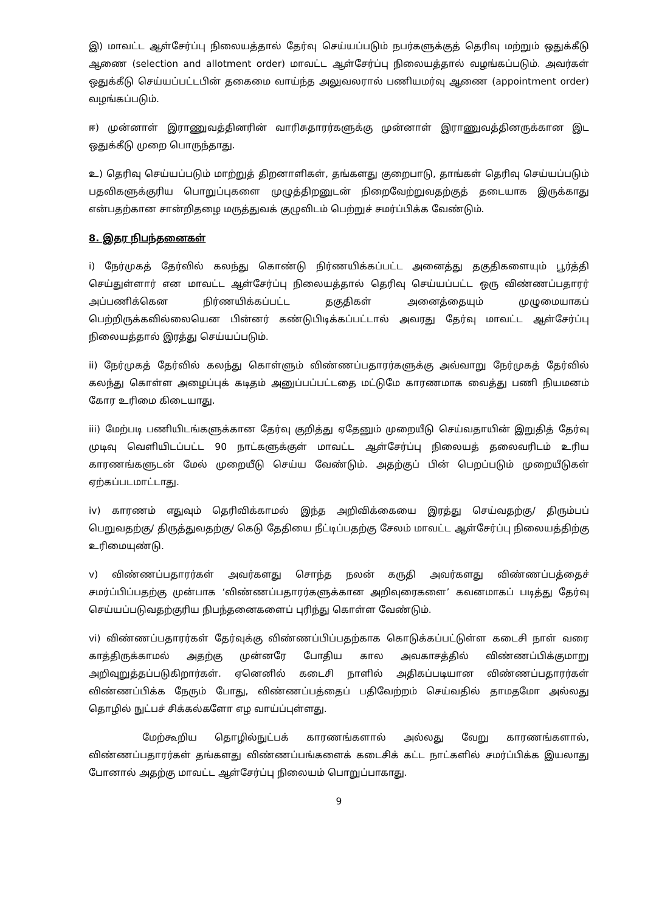இ) மாவட்ட ஆள்சேர்ப்பு நிலையத்தால் தேர்வு செய்யப்படும் நபர்களுக்குத் தெரிவு மற்றும் ஒதுக்கீடு ஆணை (selection and allotment order) மாவட்ட ஆள்சேர்ப்பு நிலையத்தால் வழங்கப்படும். அவர்கள் ஒதுக்கீடு செய்யப்பட்டபின் தகைமை வாய்ந்த அலுவலரால் பணியமர்வு ஆணை (appointment order) வழங்கப்படும்.
ஈ) முன்னாள் இராணுவத்தினரின் வாரிசுதாரர்களுக்கு முன்னாள் இராணுவத்தினருக்கான இட ஒதுக்கீடு முறை பொருந்தாது.
உ) தெரிவு செய்யப்படும் மாற்றுத் திறனாளிகள், தங்களது குறைபாடு, தாங்கள் தெரிவு செய்யப்படும் பதவிகளுக்குரிய பொறுப்புகளை முழுத்திறனுடன் நிறைவேற்றுவதற்குத் தடையாக இருக்காது என்பதற்கான சான்றிதழை மருத்துவக் குழுவிடம் பெற்றுச் சமர்ப்பிக்க வேண்டும்.
8. இதர நிபந்தனைகள்
i) நேர்முகத் தேர்வில் கலந்து கொண்டு நிர்ணயிக்கப்பட்ட அனைத்து தகுதிகளையும் பூர்த்தி செய்துள்ளார் என மாவட்ட ஆள்சேர்ப்பு நிலையத்தால் தெரிவு செய்யப்பட்ட ஒரு விண்ணப்பதாரர் அப்பணிக்கென நிர்ணயிக்கப்பட்ட தகுதிகள் அனைத்தையும் முழுமையாகப் பெற்றிருக்கவில்லையென பின்னர் கண்டுபிடிக்கப்பட்டால் அவரது தேர்வு மாவட்ட ஆள்சேர்ப்பு நிலையத்தால் இரத்து செய்யப்படும்.
ii) நேர்முகத் தேர்வில் கலந்து கொள்ளும் விண்ணப்பதாரர்களுக்கு அவ்வாறு நேர்முகத் தேர்வில் கலந்து கொள்ள அழைப்புக் கடிதம் அனுப்பப்பட்டதை மட்டுமே காரணமாக வைத்து பணி நியமனம் கோர உரிமை கிடையாது.
iii) மேற்படி பணியிடங்களுக்கான தேர்வு குறித்து ஏதேனும் முறையீடு செய்வதாயின் இறுதித் தேர்வு முடிவு வெளியிடப்பட்ட 90 நாட்களுக்குள் மாவட்ட ஆள்சேர்ப்பு நிலையத் தலைவரிடம் உரிய காரணங்களுடன் மேல் முறையீடு செய்ய வேண்டும். அதற்குப் பின் பெறப்படும் முறையீடுகள் ஏற்கப்படமாட்டாது.
iv) காரணம் எதுவும் தெரிவிக்காமல் இந்த அறிவிக்கையை இரத்து செய்வதற்கு/ திரும்பப் பெறுவதற்கு/ திருத்துவதற்கு/ கெடு தேதியை நீட்டிப்பதற்கு சேலம் மாவட்ட ஆள்சேர்ப்பு நிலையத்திற்கு உரிமையுண்டு.
v) விண்ணப்பதாரர்கள் அவர்களது சொந்த நலன் கருதி அவர்களது விண்ணப்பத்தைச் சமர்ப்பிப்பதற்கு முன்பாக ‘விண்ணப்பதாரர்களுக்கான அறிவுரைகளை’ கவனமாகப் படித்து தேர்வு செய்யப்படுவதற்குரிய நிபந்தனைகளைப் புரிந்து கொள்ள வேண்டும்.
vi) விண்ணப்பதாரர்கள் தேர்வுக்கு விண்ணப்பிப்பதற்காக கொடுக்கப்பட்டுள்ள கடைசி நாள் வரை காத்திருக்காமல் அதற்கு முன்னரே போதிய கால அவகாசத்தில் விண்ணப்பிக்குமாறு அறிவுறுத்தப்படுகிறார்கள். ஏனெனில் கடைசி நாளில் அதிகப்படியான விண்ணப்பதாரர்கள் விண்ணப்பிக்க நேரும் போது, விண்ணப்பத்தைப் பதிவேற்றம் செய்வதில் தாமதமோ அல்லது தொழில் நுட்பச் சிக்கல்களோ எழ வாய்ப்புள்ளது.
மேற்கூறிய தொழில்நுட்பக் காரணங்களால் அல்லது வேறு காரணங்களால், விண்ணப்பதாரர்கள் தங்களது விண்ணப்பங்களைக் கடைசிக் கட்ட நாட்களில் சமர்ப்பிக்க இயலாது போனால் அதற்கு மாவட்ட ஆள்சேர்ப்பு நிலையம் பொறுப்பாகாது.
9